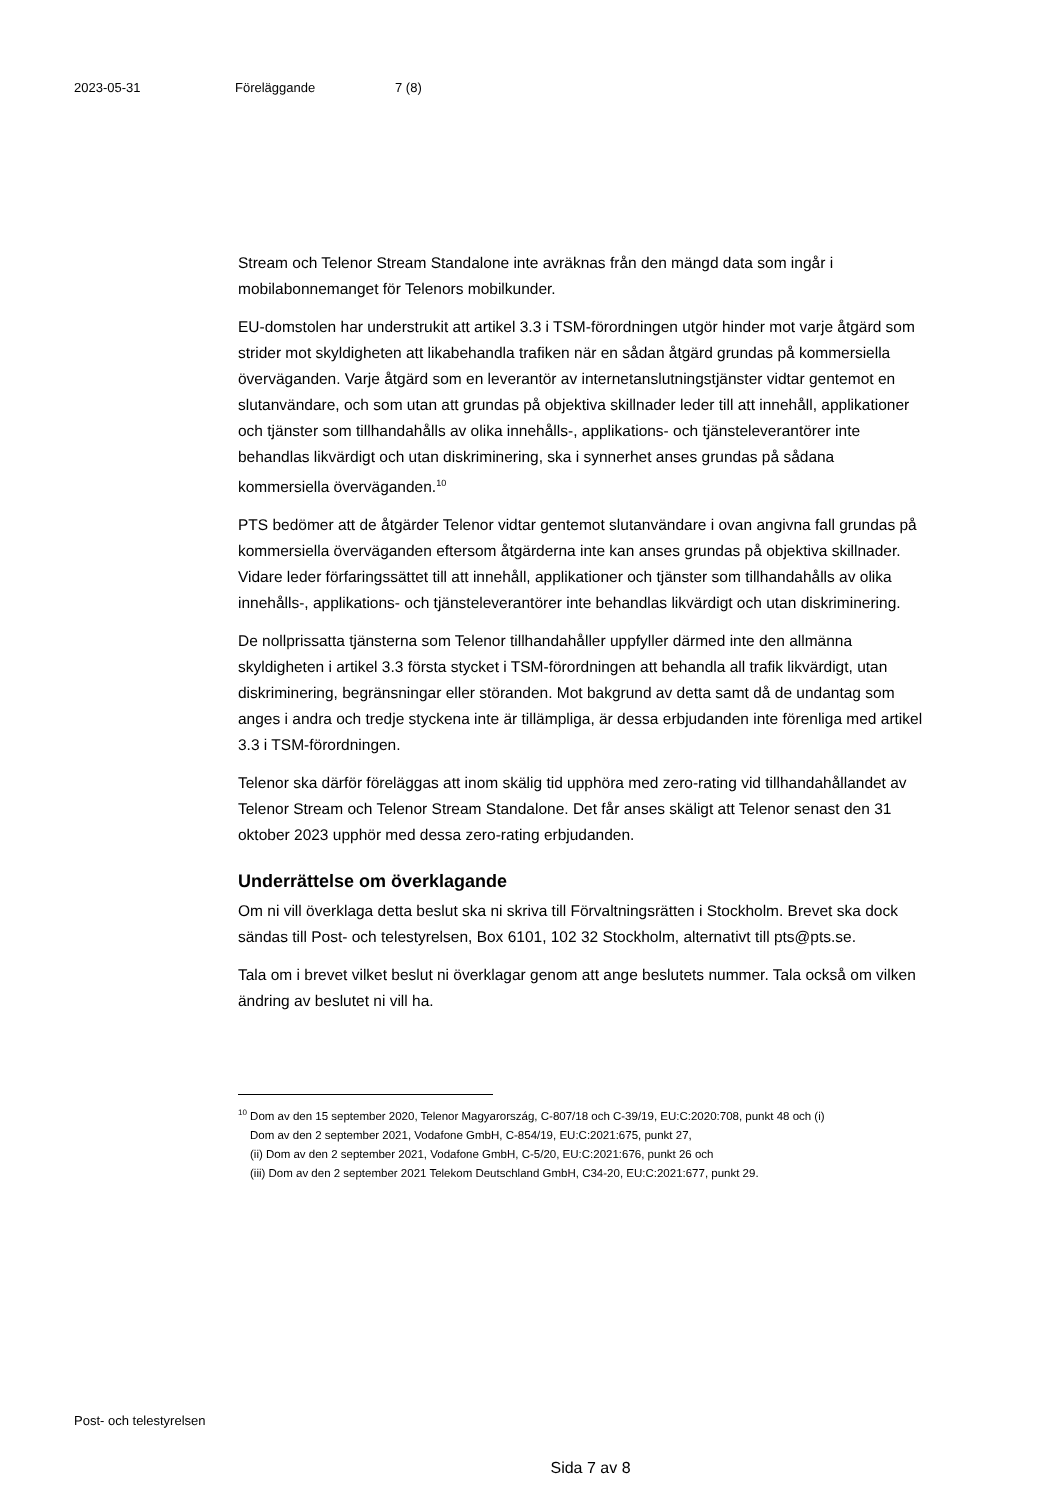2023-05-31 Föreläggande 7 (8)
Stream och Telenor Stream Standalone inte avräknas från den mängd data som ingår i mobilabonnemanget för Telenors mobilkunder.
EU-domstolen har understrukit att artikel 3.3 i TSM-förordningen utgör hinder mot varje åtgärd som strider mot skyldigheten att likabehandla trafiken när en sådan åtgärd grundas på kommersiella överväganden. Varje åtgärd som en leverantör av internetanslutningstjänster vidtar gentemot en slutanvändare, och som utan att grundas på objektiva skillnader leder till att innehåll, applikationer och tjänster som tillhandahålls av olika innehålls-, applikations- och tjänsteleverantörer inte behandlas likvärdigt och utan diskriminering, ska i synnerhet anses grundas på sådana kommersiella överväganden.<sup>10</sup>
PTS bedömer att de åtgärder Telenor vidtar gentemot slutanvändare i ovan angivna fall grundas på kommersiella överväganden eftersom åtgärderna inte kan anses grundas på objektiva skillnader. Vidare leder förfaringssättet till att innehåll, applikationer och tjänster som tillhandahålls av olika innehålls-, applikations- och tjänsteleverantörer inte behandlas likvärdigt och utan diskriminering.
De nollprissatta tjänsterna som Telenor tillhandahåller uppfyller därmed inte den allmänna skyldigheten i artikel 3.3 första stycket i TSM-förordningen att behandla all trafik likvärdigt, utan diskriminering, begränsningar eller störanden. Mot bakgrund av detta samt då de undantag som anges i andra och tredje styckena inte är tillämpliga, är dessa erbjudanden inte förenliga med artikel 3.3 i TSM-förordningen.
Telenor ska därför föreläggas att inom skälig tid upphöra med zero-rating vid tillhandahållandet av Telenor Stream och Telenor Stream Standalone. Det får anses skäligt att Telenor senast den 31 oktober 2023 upphör med dessa zero-rating erbjudanden.
Underrättelse om överklagande
Om ni vill överklaga detta beslut ska ni skriva till Förvaltningsrätten i Stockholm. Brevet ska dock sändas till Post- och telestyrelsen, Box 6101, 102 32 Stockholm, alternativt till pts@pts.se.
Tala om i brevet vilket beslut ni överklagar genom att ange beslutets nummer. Tala också om vilken ändring av beslutet ni vill ha.
<sup>10</sup> Dom av den 15 september 2020, Telenor Magyarország, C-807/18 och C-39/19, EU:C:2020:708, punkt 48 och (i)
Dom av den 2 september 2021, Vodafone GmbH, C-854/19, EU:C:2021:675, punkt 27,
(ii) Dom av den 2 september 2021, Vodafone GmbH, C-5/20, EU:C:2021:676, punkt 26 och
(iii) Dom av den 2 september 2021 Telekom Deutschland GmbH, C34-20, EU:C:2021:677, punkt 29.
Post- och telestyrelsen
Sida 7 av 8